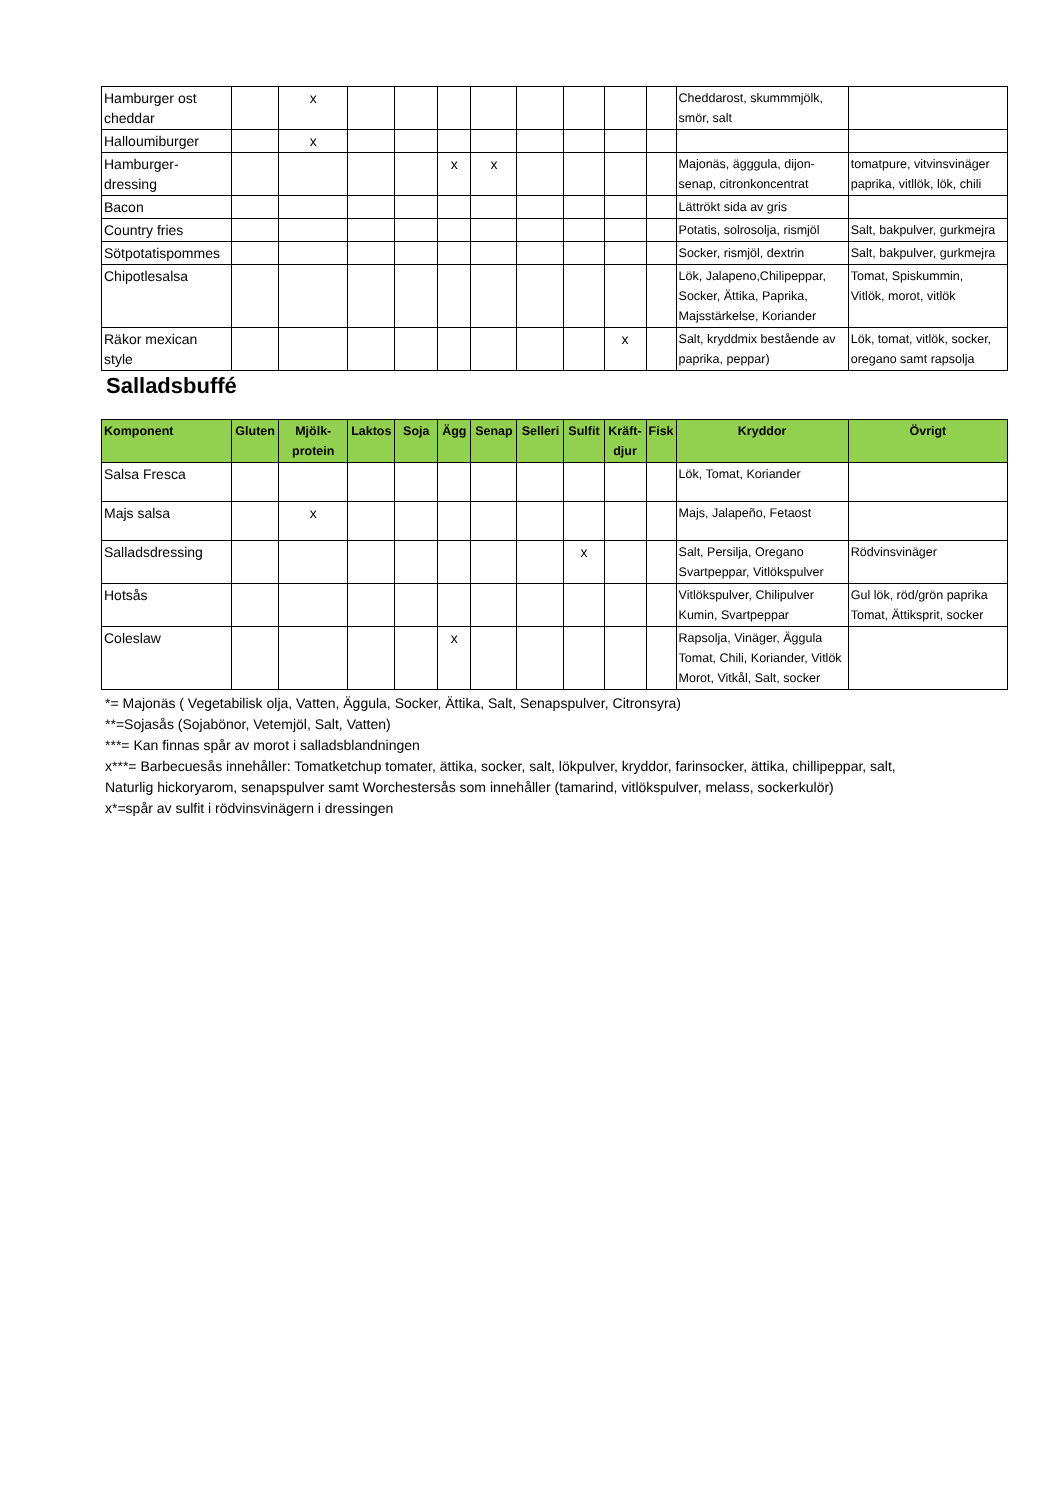| Hamburger ost cheddar | | x | | | | | | | | | Cheddarost, skummmjölk, smör, salt | |
| Halloumiburger | | x | | | | | | | | | | |
| Hamburger- dressing | | | | | x | x | | | | | Majonäs, ägggula, dijon- senap, citronkoncentrat | tomatpure, vitvinsvinäger paprika, vitllök, lök, chili |
| Bacon | | | | | | | | | | | Lättrökt sida av gris | |
| Country fries | | | | | | | | | | | Potatis, solrosolja, rismjöl | Salt, bakpulver, gurkmejra |
| Sötpotatispommes | | | | | | | | | | | Socker, rismjöl, dextrin | Salt, bakpulver, gurkmejra |
| Chipotlesalsa | | | | | | | | | | | Lök, Jalapeno,Chilipeppar, Socker, Ättika, Paprika, Majsstärkelse, Koriander | Tomat, Spiskummin, Vitlök, morot, vitlök |
| Räkor mexican style | | | | | | | | | x | | Salt, kryddmix bestående av paprika, peppar) | Lök, tomat, vitlök, socker, oregano samt rapsolja |
Salladsbuffé
| Komponent | Gluten | Mjölk- protein | Laktos | Soja | Ägg | Senap | Selleri | Sulfit | Kräft- djur | Fisk | Kryddor | Övrigt |
| --- | --- | --- | --- | --- | --- | --- | --- | --- | --- | --- | --- | --- |
| Salsa Fresca | | | | | | | | | | | Lök, Tomat, Koriander | |
| Majs salsa | | x | | | | | | | | | Majs, Jalapeño, Fetaost | |
| Salladsdressing | | | | | | | | x | | | Salt, Persilja, Oregano Svartpeppar, Vitlökspulver | Rödvinsvinäger |
| Hotsås | | | | | | | | | | | Vitlökspulver, Chilipulver Kumin, Svartpeppar | Gul lök, röd/grön paprika Tomat, Ättiksprit, socker |
| Coleslaw | | | | | x | | | | | | Rapsolja, Vinäger, Äggula Tomat, Chili, Koriander, Vitlök Morot, Vitkål, Salt, socker | |
*= Majonäs ( Vegetabilisk olja, Vatten, Äggula, Socker, Ättika, Salt, Senapspulver, Citronsyra)
**=Sojasås (Sojabönor, Vetemjöl, Salt, Vatten)
***= Kan finnas spår av morot i salladsblandningen
x***= Barbecuesås innehåller: Tomatketchup tomater, ättika, socker, salt, lökpulver, kryddor, farinsocker, ättika, chillipeppar, salt,
Naturlig hickoryarom, senapspulver samt Worchestersås som innehåller (tamarind, vitlökspulver, melass, sockerkulör)
x*=spår av sulfit i rödvinsvinägern i dressingen